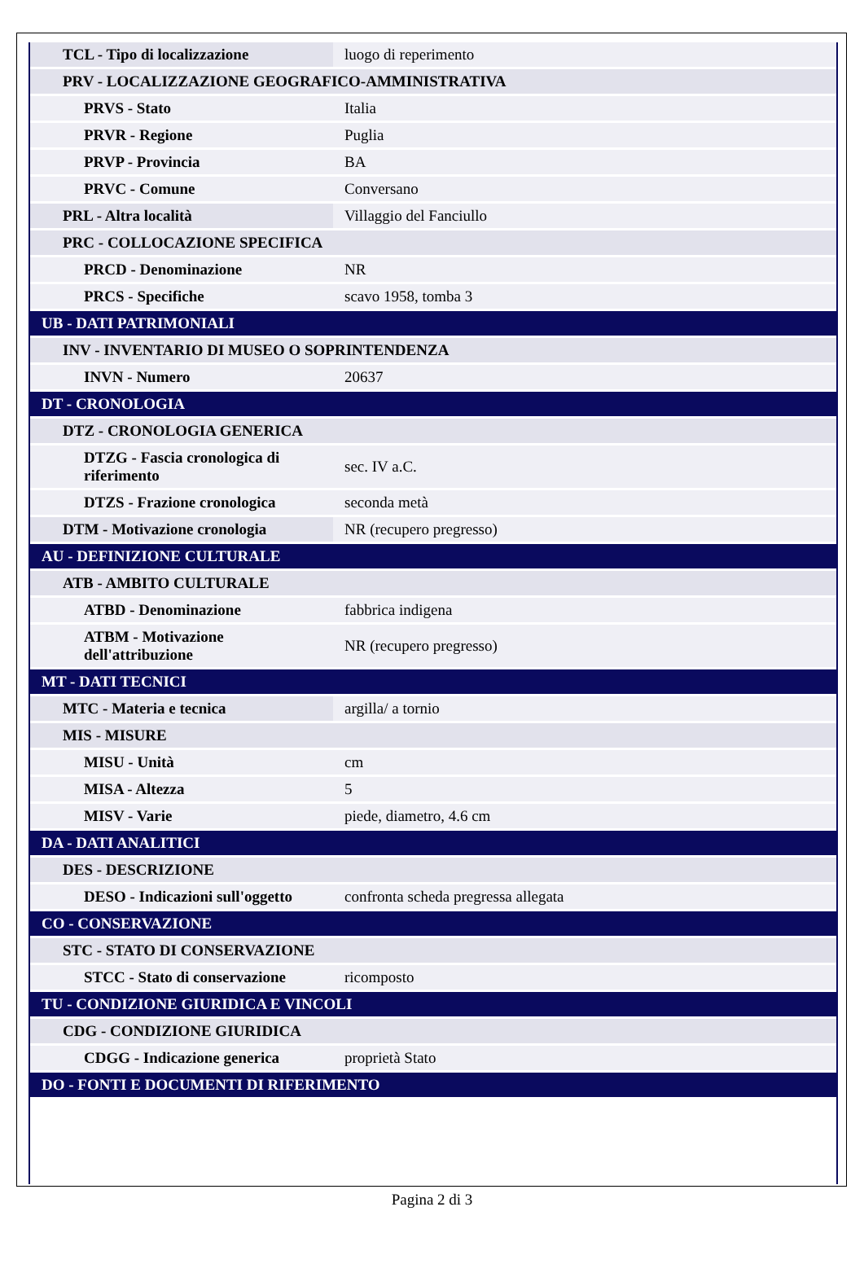| TCL - Tipo di localizzazione | luogo di reperimento |
| PRV - LOCALIZZAZIONE GEOGRAFICO-AMMINISTRATIVA | |
| PRVS - Stato | Italia |
| PRVR - Regione | Puglia |
| PRVP - Provincia | BA |
| PRVC - Comune | Conversano |
| PRL - Altra località | Villaggio del Fanciullo |
| PRC - COLLOCAZIONE SPECIFICA | |
| PRCD - Denominazione | NR |
| PRCS - Specifiche | scavo 1958, tomba 3 |
| UB - DATI PATRIMONIALI | |
| INV - INVENTARIO DI MUSEO O SOPRINTENDENZA | |
| INVN - Numero | 20637 |
| DT - CRONOLOGIA | |
| DTZ - CRONOLOGIA GENERICA | |
| DTZG - Fascia cronologica di riferimento | sec. IV a.C. |
| DTZS - Frazione cronologica | seconda metà |
| DTM - Motivazione cronologia | NR (recupero pregresso) |
| AU - DEFINIZIONE CULTURALE | |
| ATB - AMBITO CULTURALE | |
| ATBD - Denominazione | fabbrica indigena |
| ATBM - Motivazione dell'attribuzione | NR (recupero pregresso) |
| MT - DATI TECNICI | |
| MTC - Materia e tecnica | argilla/ a tornio |
| MIS - MISURE | |
| MISU - Unità | cm |
| MISA - Altezza | 5 |
| MISV - Varie | piede, diametro, 4.6 cm |
| DA - DATI ANALITICI | |
| DES - DESCRIZIONE | |
| DESO - Indicazioni sull'oggetto | confronta scheda pregressa allegata |
| CO - CONSERVAZIONE | |
| STC - STATO DI CONSERVAZIONE | |
| STCC - Stato di conservazione | ricomposto |
| TU - CONDIZIONE GIURIDICA E VINCOLI | |
| CDG - CONDIZIONE GIURIDICA | |
| CDGG - Indicazione generica | proprietà Stato |
| DO - FONTI E DOCUMENTI DI RIFERIMENTO | |
Pagina 2 di 3